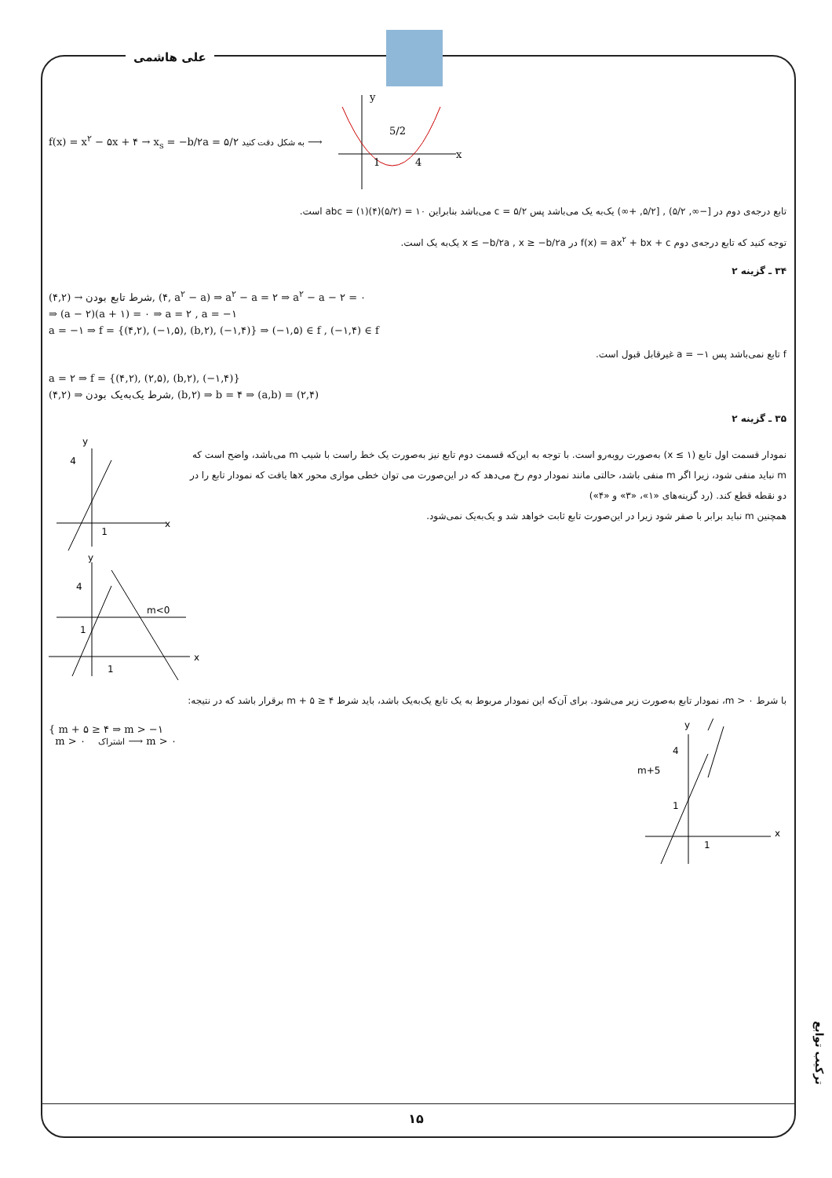علی هاشمی
f(x) = x<sup>۲</sup> − ۵x + ۴ → x<sub>s</sub> = −b/۲a = ۵/۲ به شکل دقت کنید ⟶
y
x
1
4
5/2
تابع درجه‌ی دوم در [−∞, ۵/۲) , [۵/۲, +∞) یک‌به یک می‌باشد پس c = ۵/۲ می‌باشد بنابراین abc = (۱)(۴)(۵/۲) = ۱۰ است.
توجه کنید که تابع درجه‌ی دوم f(x) = ax<sup>۲</sup> + bx + c در x ≤ −b/۲a , x ≥ −b/۲a یک‌به یک است.
۳۴ ـ گزینه ۲
شرط تابع بودن → (۴,۲), (۴, a<sup>۲</sup> − a) ⇒ a<sup>۲</sup> − a = ۲ ⇒ a<sup>۲</sup> − a − ۲ = ۰
⇒ (a − ۲)(a + ۱) = ۰ ⇒ a = ۲ , a = −۱
a = −۱ ⇒ f = {(۴,۲), (−۱,۵), (b,۲), (−۱,۴)} ⇒ (−۱,۵) ∈ f , (−۱,۴) ∈ f
f تابع نمی‌باشد پس a = −۱ غیرقابل قبول است.
a = ۲ ⇒ f = {(۴,۲), (۲,۵), (b,۲), (−۱,۴)}
شرط یک‌به‌یک بودن ⇒ (۴,۲), (b,۲) ⇒ b = ۴ ⇒ (a,b) = (۲,۴)
۳۵ ـ گزینه ۲
نمودار قسمت اول تابع (x ≤ ۱) به‌صورت روبه‌رو است. با توجه به این‌که قسمت دوم تابع نیز به‌صورت یک خط راست با شیب m می‌باشد، واضح است که m نباید منفی شود، زیرا اگر m منفی باشد، حالتی مانند نمودار دوم رخ می‌دهد که در این‌صورت می توان خطی موازی محور xها یافت که نمودار تابع را در دو نقطه قطع کند. (رد گزینه‌های «۱»، «۳» و «۴»)
همچنین m نباید برابر با صفر شود زیرا در این‌صورت تابع ثابت خواهد شد و یک‌به‌یک نمی‌شود.
y
x
4
1
y
x
4
1
m<0
1
با شرط m > ۰، نمودار تابع به‌صورت زیر می‌شود. برای آن‌که این نمودار مربوط به یک تابع یک‌به‌یک باشد، باید شرط m + ۵ ≥ ۴ برقرار باشد که در نتیجه:
{ m + ۵ ≥ ۴ ⇒ m > −۱
m > ۰ اشتراک ⟶ m > ۰
y
x
m+5
4
1
1
ترکیب توابع
۱۵